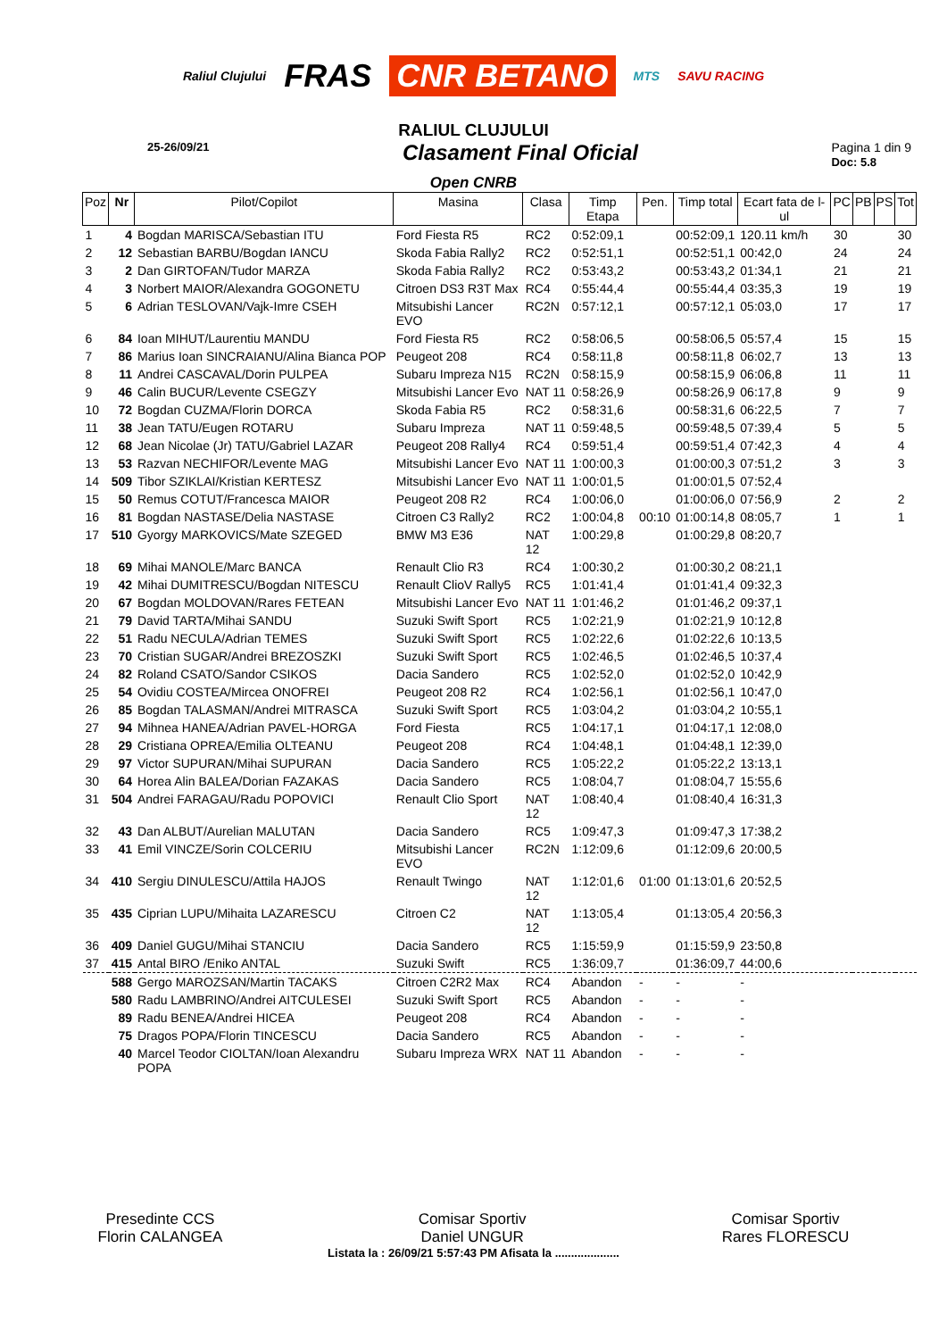Raliul Clujului FRAS CNR BETANO MTS SAVU RACING
RALIUL CLUJULUI
25-26/09/21
Clasament Final Oficial
Pagina 1 din 9
Doc: 5.8
Open CNRB
| Poz | Nr | Pilot/Copilot | Masina | Clasa | Timp Etapa | Pen. | Timp total | Ecart fata de l-ul | PC | PB | PS | Tot |
| --- | --- | --- | --- | --- | --- | --- | --- | --- | --- | --- | --- | --- |
| 1 | 4 | Bogdan MARISCA/Sebastian ITU | Ford Fiesta R5 | RC2 | 0:52:09,1 | | 00:52:09,1 | 120.11 km/h | 30 | | | 30 |
| 2 | 12 | Sebastian BARBU/Bogdan IANCU | Skoda Fabia Rally2 | RC2 | 0:52:51,1 | | 00:52:51,1 | 00:42,0 | 24 | | | 24 |
| 3 | 2 | Dan GIRTOFAN/Tudor MARZA | Skoda Fabia Rally2 | RC2 | 0:53:43,2 | | 00:53:43,2 | 01:34,1 | 21 | | | 21 |
| 4 | 3 | Norbert MAIOR/Alexandra GOGONETU | Citroen DS3 R3T Max | RC4 | 0:55:44,4 | | 00:55:44,4 | 03:35,3 | 19 | | | 19 |
| 5 | 6 | Adrian TESLOVAN/Vajk-Imre CSEH | Mitsubishi Lancer EVO | RC2N | 0:57:12,1 | | 00:57:12,1 | 05:03,0 | 17 | | | 17 |
| 6 | 84 | Ioan MIHUT/Laurentiu MANDU | Ford Fiesta R5 | RC2 | 0:58:06,5 | | 00:58:06,5 | 05:57,4 | 15 | | | 15 |
| 7 | 86 | Marius Ioan SINCRAIANU/Alina Bianca POP | Peugeot 208 | RC4 | 0:58:11,8 | | 00:58:11,8 | 06:02,7 | 13 | | | 13 |
| 8 | 11 | Andrei CASCAVAL/Dorin PULPEA | Subaru Impreza N15 | RC2N | 0:58:15,9 | | 00:58:15,9 | 06:06,8 | 11 | | | 11 |
| 9 | 46 | Calin BUCUR/Levente CSEGZY | Mitsubishi Lancer Evo | NAT 11 | 0:58:26,9 | | 00:58:26,9 | 06:17,8 | 9 | | | 9 |
| 10 | 72 | Bogdan CUZMA/Florin DORCA | Skoda Fabia R5 | RC2 | 0:58:31,6 | | 00:58:31,6 | 06:22,5 | 7 | | | 7 |
| 11 | 38 | Jean TATU/Eugen ROTARU | Subaru Impreza | NAT 11 | 0:59:48,5 | | 00:59:48,5 | 07:39,4 | 5 | | | 5 |
| 12 | 68 | Jean Nicolae (Jr) TATU/Gabriel LAZAR | Peugeot 208 Rally4 | RC4 | 0:59:51,4 | | 00:59:51,4 | 07:42,3 | 4 | | | 4 |
| 13 | 53 | Razvan NECHIFOR/Levente MAG | Mitsubishi Lancer Evo | NAT 11 | 1:00:00,3 | | 01:00:00,3 | 07:51,2 | 3 | | | 3 |
| 14 | 509 | Tibor SZIKLAI/Kristian KERTESZ | Mitsubishi Lancer Evo | NAT 11 | 1:00:01,5 | | 01:00:01,5 | 07:52,4 | | | | |
| 15 | 50 | Remus COTUT/Francesca MAIOR | Peugeot 208 R2 | RC4 | 1:00:06,0 | | 01:00:06,0 | 07:56,9 | 2 | | | 2 |
| 16 | 81 | Bogdan NASTASE/Delia NASTASE | Citroen C3 Rally2 | RC2 | 1:00:04,8 | 00:10 | 01:00:14,8 | 08:05,7 | 1 | | | 1 |
| 17 | 510 | Gyorgy MARKOVICS/Mate SZEGED | BMW M3 E36 | NAT 12 | 1:00:29,8 | | 01:00:29,8 | 08:20,7 | | | | |
| 18 | 69 | Mihai MANOLE/Marc BANCA | Renault Clio R3 | RC4 | 1:00:30,2 | | 01:00:30,2 | 08:21,1 | | | | |
| 19 | 42 | Mihai DUMITRESCU/Bogdan NITESCU | Renault ClioV Rally5 | RC5 | 1:01:41,4 | | 01:01:41,4 | 09:32,3 | | | | |
| 20 | 67 | Bogdan MOLDOVAN/Rares FETEAN | Mitsubishi Lancer Evo | NAT 11 | 1:01:46,2 | | 01:01:46,2 | 09:37,1 | | | | |
| 21 | 79 | David TARTA/Mihai SANDU | Suzuki Swift Sport | RC5 | 1:02:21,9 | | 01:02:21,9 | 10:12,8 | | | | |
| 22 | 51 | Radu NECULA/Adrian TEMES | Suzuki Swift Sport | RC5 | 1:02:22,6 | | 01:02:22,6 | 10:13,5 | | | | |
| 23 | 70 | Cristian SUGAR/Andrei BREZOSZKI | Suzuki Swift Sport | RC5 | 1:02:46,5 | | 01:02:46,5 | 10:37,4 | | | | |
| 24 | 82 | Roland CSATO/Sandor CSIKOS | Dacia Sandero | RC5 | 1:02:52,0 | | 01:02:52,0 | 10:42,9 | | | | |
| 25 | 54 | Ovidiu COSTEA/Mircea ONOFREI | Peugeot 208 R2 | RC4 | 1:02:56,1 | | 01:02:56,1 | 10:47,0 | | | | |
| 26 | 85 | Bogdan TALASMAN/Andrei MITRASCA | Suzuki Swift Sport | RC5 | 1:03:04,2 | | 01:03:04,2 | 10:55,1 | | | | |
| 27 | 94 | Mihnea HANEA/Adrian PAVEL-HORGA | Ford Fiesta | RC5 | 1:04:17,1 | | 01:04:17,1 | 12:08,0 | | | | |
| 28 | 29 | Cristiana OPREA/Emilia OLTEANU | Peugeot 208 | RC4 | 1:04:48,1 | | 01:04:48,1 | 12:39,0 | | | | |
| 29 | 97 | Victor SUPURAN/Mihai SUPURAN | Dacia Sandero | RC5 | 1:05:22,2 | | 01:05:22,2 | 13:13,1 | | | | |
| 30 | 64 | Horea Alin BALEA/Dorian FAZAKAS | Dacia Sandero | RC5 | 1:08:04,7 | | 01:08:04,7 | 15:55,6 | | | | |
| 31 | 504 | Andrei FARAGAU/Radu POPOVICI | Renault Clio Sport | NAT 12 | 1:08:40,4 | | 01:08:40,4 | 16:31,3 | | | | |
| 32 | 43 | Dan ALBUT/Aurelian MALUTAN | Dacia Sandero | RC5 | 1:09:47,3 | | 01:09:47,3 | 17:38,2 | | | | |
| 33 | 41 | Emil VINCZE/Sorin COLCERIU | Mitsubishi Lancer EVO | RC2N | 1:12:09,6 | | 01:12:09,6 | 20:00,5 | | | | |
| 34 | 410 | Sergiu DINULESCU/Attila HAJOS | Renault Twingo | NAT 12 | 1:12:01,6 | 01:00 | 01:13:01,6 | 20:52,5 | | | | |
| 35 | 435 | Ciprian LUPU/Mihaita LAZARESCU | Citroen C2 | NAT 12 | 1:13:05,4 | | 01:13:05,4 | 20:56,3 | | | | |
| 36 | 409 | Daniel GUGU/Mihai STANCIU | Dacia Sandero | RC5 | 1:15:59,9 | | 01:15:59,9 | 23:50,8 | | | | |
| 37 | 415 | Antal BIRO /Eniko ANTAL | Suzuki Swift | RC5 | 1:36:09,7 | | 01:36:09,7 | 44:00,6 | | | | |
| | 588 | Gergo MAROZSAN/Martin TACAKS | Citroen C2R2 Max | RC4 | Abandon | - | - | - | | | | |
| | 580 | Radu LAMBRINO/Andrei AITCULESEI | Suzuki Swift Sport | RC5 | Abandon | - | - | - | | | | |
| | 89 | Radu BENEA/Andrei HICEA | Peugeot 208 | RC4 | Abandon | - | - | - | | | | |
| | 75 | Dragos POPA/Florin TINCESCU | Dacia Sandero | RC5 | Abandon | - | - | - | | | | |
| | 40 | Marcel Teodor CIOLTAN/Ioan Alexandru POPA | Subaru Impreza WRX | NAT 11 | Abandon | - | - | - | | | | |
Presedinte CCS
Florin CALANGEA
Comisar Sportiv
Daniel UNGUR
Comisar Sportiv
Rares FLORESCU
Listata la : 26/09/21 5:57:43 PM Afisata la ....................